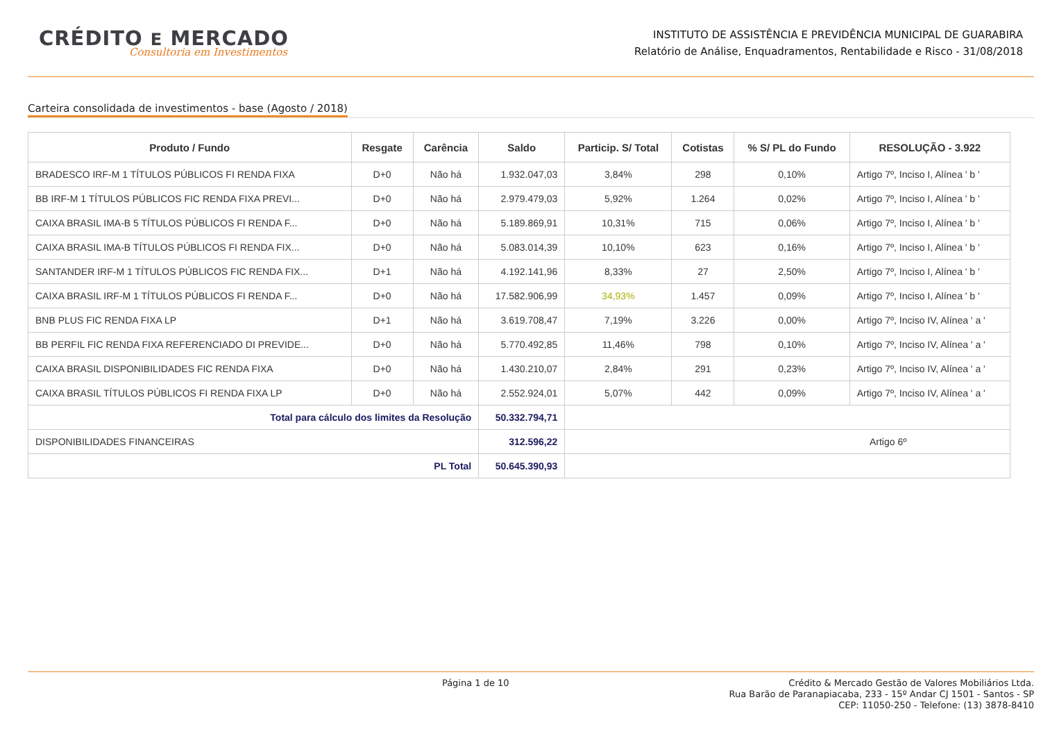CRÉDITO E MERCADO
Consultoria em Investimentos
INSTITUTO DE ASSISTÊNCIA E PREVIDÊNCIA MUNICIPAL DE GUARABIRA
Relatório de Análise, Enquadramentos, Rentabilidade e Risco - 31/08/2018
Carteira consolidada de investimentos - base (Agosto / 2018)
| Produto / Fundo | Resgate | Carência | Saldo | Particip. S/ Total | Cotistas | % S/ PL do Fundo | RESOLUÇÃO - 3.922 |
| --- | --- | --- | --- | --- | --- | --- | --- |
| BRADESCO IRF-M 1 TÍTULOS PÚBLICOS FI RENDA FIXA | D+0 | Não há | 1.932.047,03 | 3,84% | 298 | 0,10% | Artigo 7º, Inciso I, Alínea ' b ' |
| BB IRF-M 1 TÍTULOS PÚBLICOS FIC RENDA FIXA PREVI... | D+0 | Não há | 2.979.479,03 | 5,92% | 1.264 | 0,02% | Artigo 7º, Inciso I, Alínea ' b ' |
| CAIXA BRASIL IMA-B 5 TÍTULOS PÚBLICOS FI RENDA F... | D+0 | Não há | 5.189.869,91 | 10,31% | 715 | 0,06% | Artigo 7º, Inciso I, Alínea ' b ' |
| CAIXA BRASIL IMA-B TÍTULOS PÚBLICOS FI RENDA FIX... | D+0 | Não há | 5.083.014,39 | 10,10% | 623 | 0,16% | Artigo 7º, Inciso I, Alínea ' b ' |
| SANTANDER IRF-M 1 TÍTULOS PÚBLICOS FIC RENDA FIX... | D+1 | Não há | 4.192.141,96 | 8,33% | 27 | 2,50% | Artigo 7º, Inciso I, Alínea ' b ' |
| CAIXA BRASIL IRF-M 1 TÍTULOS PÚBLICOS FI RENDA F... | D+0 | Não há | 17.582.906,99 | 34,93% | 1.457 | 0,09% | Artigo 7º, Inciso I, Alínea ' b ' |
| BNB PLUS FIC RENDA FIXA LP | D+1 | Não há | 3.619.708,47 | 7,19% | 3.226 | 0,00% | Artigo 7º, Inciso IV, Alínea ' a ' |
| BB PERFIL FIC RENDA FIXA REFERENCIADO DI PREVIDE... | D+0 | Não há | 5.770.492,85 | 11,46% | 798 | 0,10% | Artigo 7º, Inciso IV, Alínea ' a ' |
| CAIXA BRASIL DISPONIBILIDADES FIC RENDA FIXA | D+0 | Não há | 1.430.210,07 | 2,84% | 291 | 0,23% | Artigo 7º, Inciso IV, Alínea ' a ' |
| CAIXA BRASIL TÍTULOS PÚBLICOS FI RENDA FIXA LP | D+0 | Não há | 2.552.924,01 | 5,07% | 442 | 0,09% | Artigo 7º, Inciso IV, Alínea ' a ' |
| Total para cálculo dos limites da Resolução | | | 50.332.794,71 | | | | |
| DISPONIBILIDADES FINANCEIRAS | | | 312.596,22 | Artigo 6º | | | |
| PL Total | | | 50.645.390,93 | | | | |
Página 1 de 10
Crédito & Mercado Gestão de Valores Mobiliários Ltda.
Rua Barão de Paranapiacaba, 233 - 15º Andar CJ 1501 - Santos - SP
CEP: 11050-250 - Telefone: (13) 3878-8410